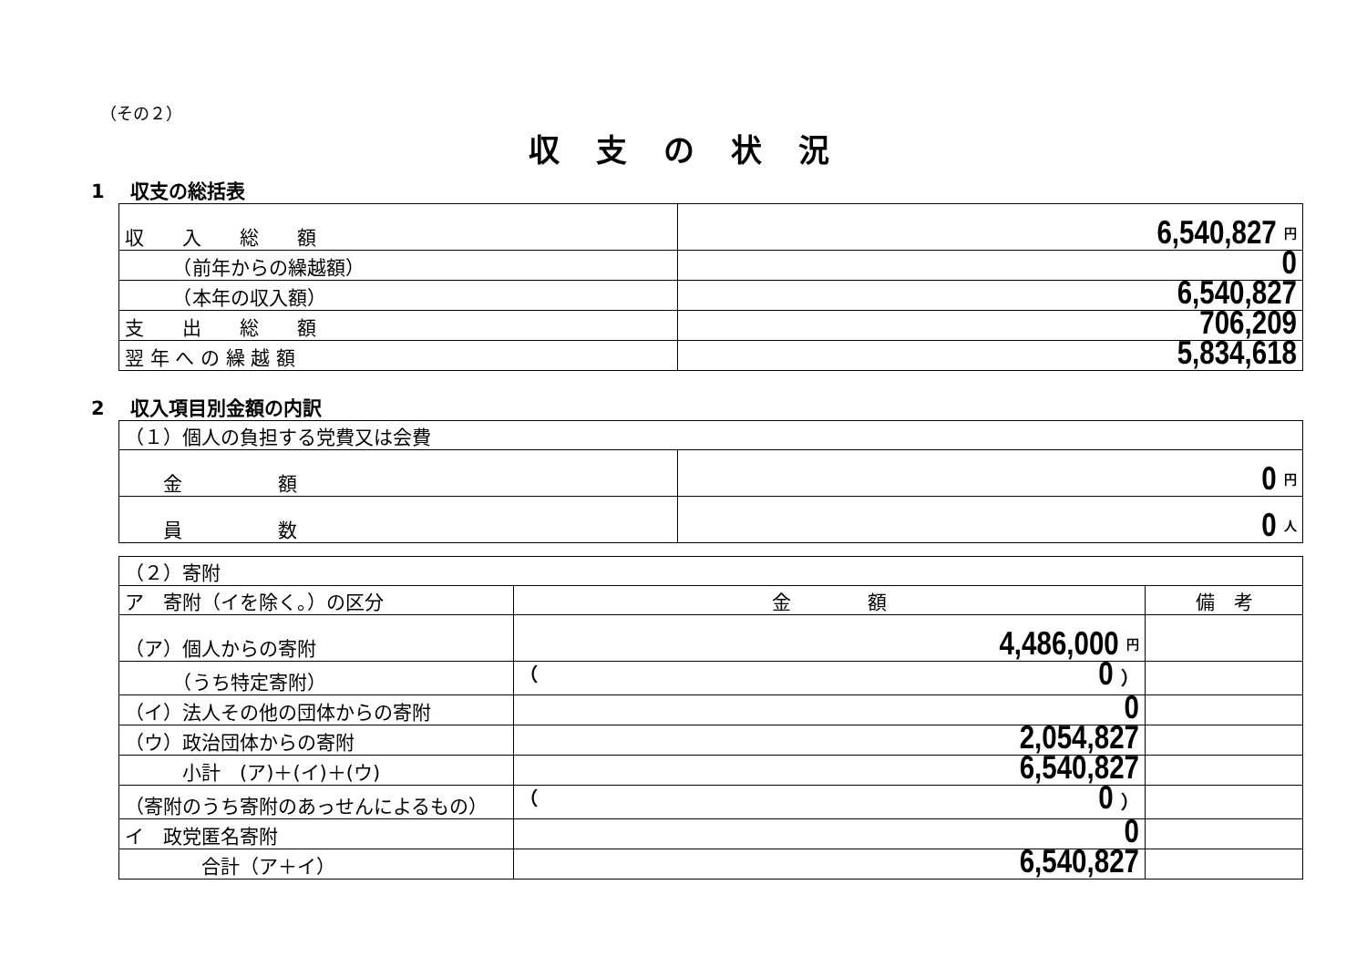（その２）
収支の状況
1　 収支の総括表
| 収 入 総 額 | 6,540,827 円 |
| （前年からの繰越額） | 0 |
| （本年の収入額） | 6,540,827 |
| 支 出 総 額 | 706,209 |
| 翌 年 へ の 繰 越 額 | 5,834,618 |
2　 収入項目別金額の内訳
| （１）個人の負担する党費又は会費 | |
| 金 額 | 0 円 |
| 員 数 | 0 人 |
| （２）寄附 | | |
| ア 寄附（イを除く。）の区分 | 金 額 | 備 考 |
| （ア）個人からの寄附 | 4,486,000 円 | |
| （うち特定寄附） | （ 0 ） | |
| （イ）法人その他の団体からの寄附 | 0 | |
| （ウ）政治団体からの寄附 | 2,054,827 | |
| 小計 (ア)＋(イ)＋(ウ) | 6,540,827 | |
| （寄附のうち寄附のあっせんによるもの） | （ 0 ） | |
| イ 政党匿名寄附 | 0 | |
| 合計（ア＋イ） | 6,540,827 | |